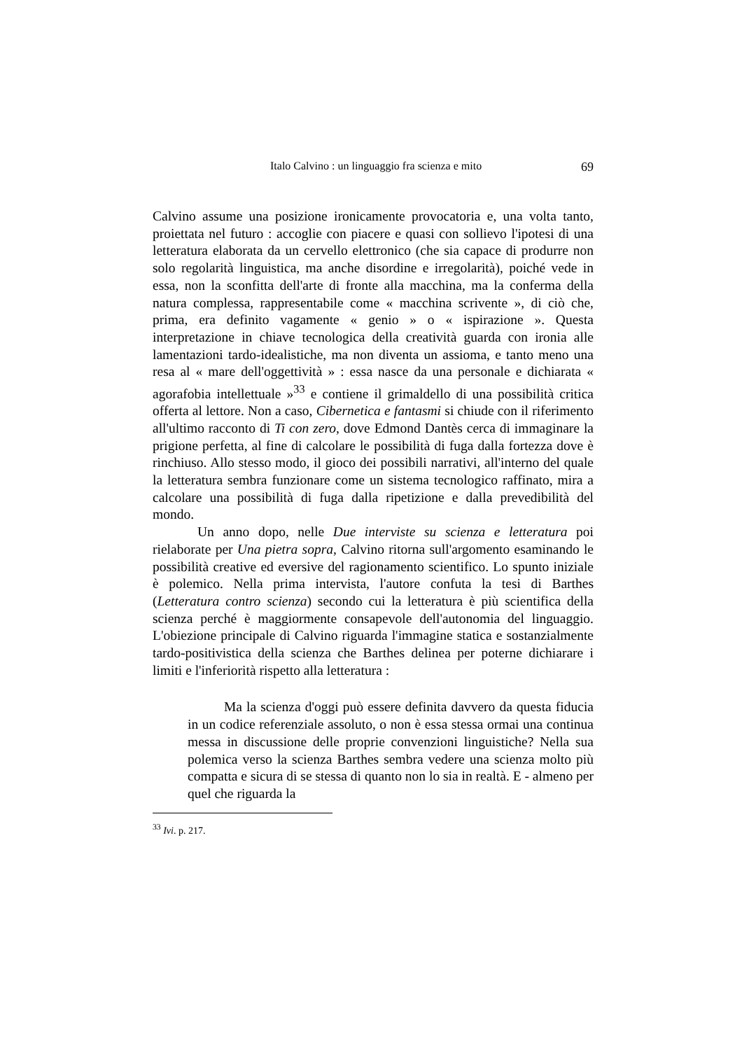Italo Calvino : un linguaggio fra scienza e mito 69
Calvino assume una posizione ironicamente provocatoria e, una volta tanto, proiettata nel futuro : accoglie con piacere e quasi con sollievo l'ipotesi di una letteratura elaborata da un cervello elettronico (che sia capace di produrre non solo regolarità linguistica, ma anche disordine e irregolarità), poiché vede in essa, non la sconfitta dell'arte di fronte alla macchina, ma la conferma della natura complessa, rappresentabile come « macchina scrivente », di ciò che, prima, era definito vagamente « genio » o « ispirazione ». Questa interpretazione in chiave tecnologica della creatività guarda con ironia alle lamentazioni tardo-idealistiche, ma non diventa un assioma, e tanto meno una resa al « mare dell'oggettività » : essa nasce da una personale e dichiarata « agorafobia intellettuale »<sup>33</sup> e contiene il grimaldello di una possibilità critica offerta al lettore. Non a caso, Cibernetica e fantasmi si chiude con il riferimento all'ultimo racconto di Ti con zero, dove Edmond Dantès cerca di immaginare la prigione perfetta, al fine di calcolare le possibilità di fuga dalla fortezza dove è rinchiuso. Allo stesso modo, il gioco dei possibili narrativi, all'interno del quale la letteratura sembra funzionare come un sistema tecnologico raffinato, mira a calcolare una possibilità di fuga dalla ripetizione e dalla prevedibilità del mondo.
Un anno dopo, nelle Due interviste su scienza e letteratura poi rielaborate per Una pietra sopra, Calvino ritorna sull'argomento esaminando le possibilità creative ed eversive del ragionamento scientifico. Lo spunto iniziale è polemico. Nella prima intervista, l'autore confuta la tesi di Barthes (Letteratura contro scienza) secondo cui la letteratura è più scientifica della scienza perché è maggiormente consapevole dell'autonomia del linguaggio. L'obiezione principale di Calvino riguarda l'immagine statica e sostanzialmente tardo-positivistica della scienza che Barthes delinea per poterne dichiarare i limiti e l'inferiorità rispetto alla letteratura :
Ma la scienza d'oggi può essere definita davvero da questa fiducia in un codice referenziale assoluto, o non è essa stessa ormai una continua messa in discussione delle proprie convenzioni linguistiche? Nella sua polemica verso la scienza Barthes sembra vedere una scienza molto più compatta e sicura di se stessa di quanto non lo sia in realtà. E - almeno per quel che riguarda la
<sup>33</sup> Ivi. p. 217.